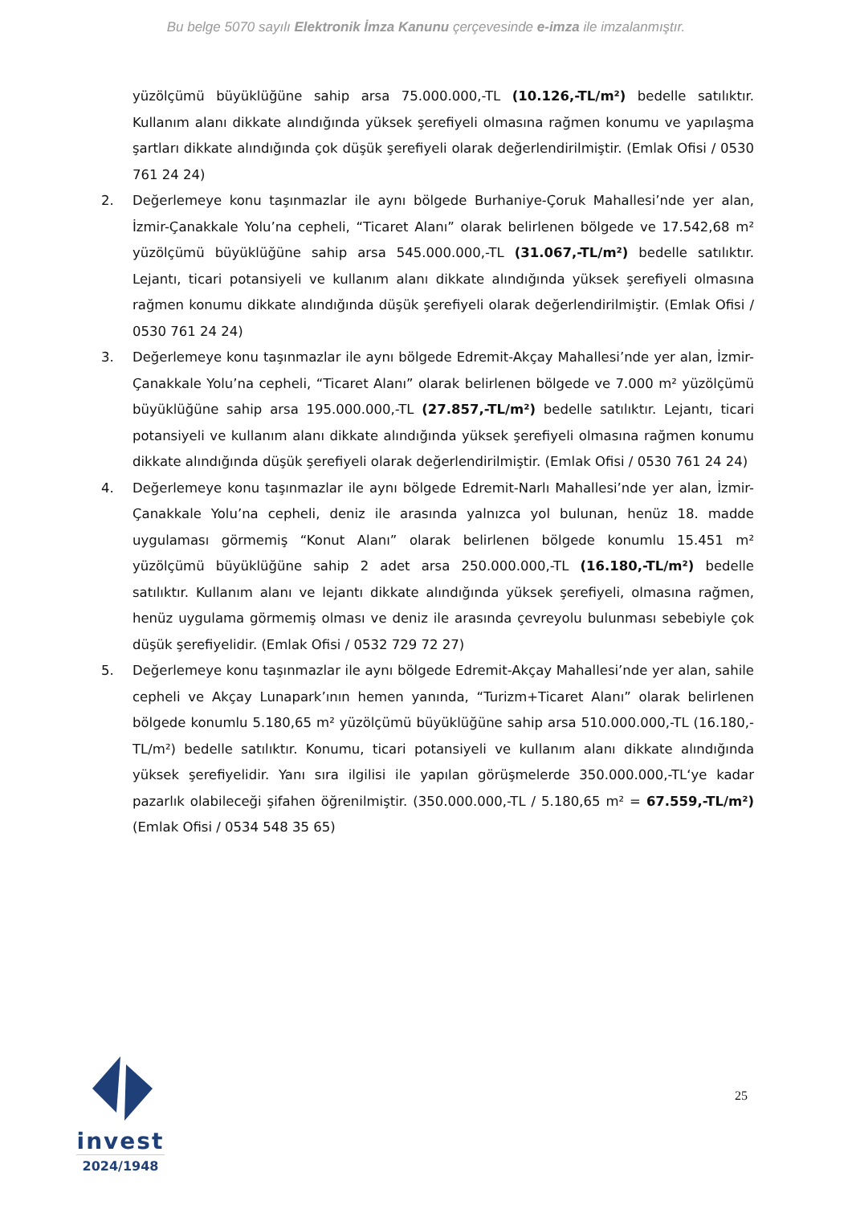Bu belge 5070 sayılı Elektronik İmza Kanunu çerçevesinde e-imza ile imzalanmıştır.
yüzölçümü büyüklüğüne sahip arsa 75.000.000,-TL (10.126,-TL/m²) bedelle satılıktır. Kullanım alanı dikkate alındığında yüksek şerefiyeli olmasına rağmen konumu ve yapılaşma şartları dikkate alındığında çok düşük şerefiyeli olarak değerlendirilmiştir. (Emlak Ofisi / 0530 761 24 24)
2. Değerlemeye konu taşınmazlar ile aynı bölgede Burhaniye-Çoruk Mahallesi’nde yer alan, İzmir-Çanakkale Yolu’na cepheli, “Ticaret Alanı” olarak belirlenen bölgede ve 17.542,68 m² yüzölçümü büyüklüğüne sahip arsa 545.000.000,-TL (31.067,-TL/m²) bedelle satılıktır. Lejantı, ticari potansiyeli ve kullanım alanı dikkate alındığında yüksek şerefiyeli olmasına rağmen konumu dikkate alındığında düşük şerefiyeli olarak değerlendirilmiştir. (Emlak Ofisi / 0530 761 24 24)
3. Değerlemeye konu taşınmazlar ile aynı bölgede Edremit-Akçay Mahallesi’nde yer alan, İzmir-Çanakkale Yolu’na cepheli, “Ticaret Alanı” olarak belirlenen bölgede ve 7.000 m² yüzölçümü büyüklüğüne sahip arsa 195.000.000,-TL (27.857,-TL/m²) bedelle satılıktır. Lejantı, ticari potansiyeli ve kullanım alanı dikkate alındığında yüksek şerefiyeli olmasına rağmen konumu dikkate alındığında düşük şerefiyeli olarak değerlendirilmiştir. (Emlak Ofisi / 0530 761 24 24)
4. Değerlemeye konu taşınmazlar ile aynı bölgede Edremit-Narlı Mahallesi’nde yer alan, İzmir-Çanakkale Yolu’na cepheli, deniz ile arasında yalnızca yol bulunan, henüz 18. madde uygulaması görmemiş “Konut Alanı” olarak belirlenen bölgede konumlu 15.451 m² yüzölçümü büyüklüğüne sahip 2 adet arsa 250.000.000,-TL (16.180,-TL/m²) bedelle satılıktır. Kullanım alanı ve lejantı dikkate alındığında yüksek şerefiyeli, olmasına rağmen, henüz uygulama görmemiş olması ve deniz ile arasında çevreyolu bulunması sebebiyle çok düşük şerefiyelidir. (Emlak Ofisi / 0532 729 72 27)
5. Değerlemeye konu taşınmazlar ile aynı bölgede Edremit-Akçay Mahallesi’nde yer alan, sahile cepheli ve Akçay Lunapark’ının hemen yanında, “Turizm+Ticaret Alanı” olarak belirlenen bölgede konumlu 5.180,65 m² yüzölçümü büyüklüğüne sahip arsa 510.000.000,-TL (16.180,-TL/m²) bedelle satılıktır. Konumu, ticari potansiyeli ve kullanım alanı dikkate alındığında yüksek şerefiyelidir. Yanı sıra ilgilisi ile yapılan görüşmelerde 350.000.000,-TL‘ye kadar pazarlık olabileceği şifahen öğrenilmiştir. (350.000.000,-TL / 5.180,65 m² = 67.559,-TL/m²) (Emlak Ofisi / 0534 548 35 65)
invest
2024/1948
25